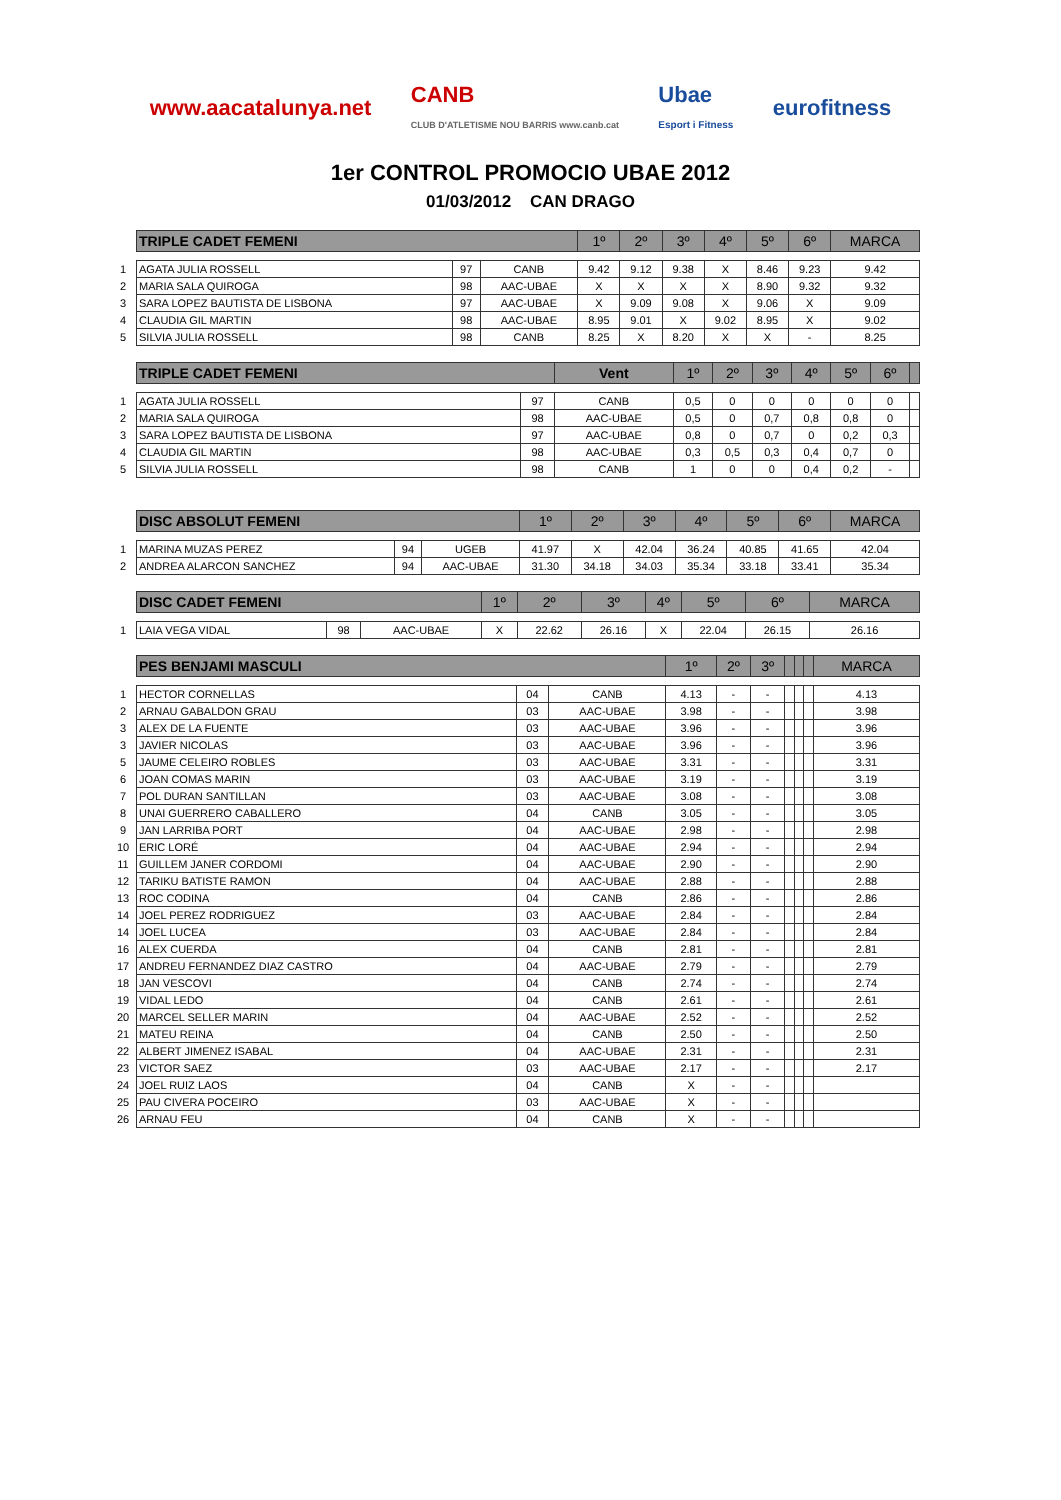www.aacatalunya.net
CANB
CLUB D'ATLETISME NOU BARRIS www.canb.cat
Ubae
Esport i Fitness
eurofitness
1er CONTROL PROMOCIO UBAE 2012
01/03/2012 CAN DRAGO
| | TRIPLE CADET FEMENI | | | 1º | 2º | 3º | 4º | 5º | 6º | MARCA |
| 1 | AGATA JULIA ROSSELL | 97 | CANB | 9.42 | 9.12 | 9.38 | X | 8.46 | 9.23 | 9.42 |
| 2 | MARIA SALA QUIROGA | 98 | AAC-UBAE | X | X | X | X | 8.90 | 9.32 | 9.32 |
| 3 | SARA LOPEZ BAUTISTA DE LISBONA | 97 | AAC-UBAE | X | 9.09 | 9.08 | X | 9.06 | X | 9.09 |
| 4 | CLAUDIA GIL MARTIN | 98 | AAC-UBAE | 8.95 | 9.01 | X | 9.02 | 8.95 | X | 9.02 |
| 5 | SILVIA JULIA ROSSELL | 98 | CANB | 8.25 | X | 8.20 | X | X | - | 8.25 |
| | TRIPLE CADET FEMENI | | Vent | 1º | 2º | 3º | 4º | 5º | 6º | |
| 1 | AGATA JULIA ROSSELL | 97 | CANB | 0,5 | 0 | 0 | 0 | 0 | 0 | |
| 2 | MARIA SALA QUIROGA | 98 | AAC-UBAE | 0,5 | 0 | 0,7 | 0,8 | 0,8 | 0 | |
| 3 | SARA LOPEZ BAUTISTA DE LISBONA | 97 | AAC-UBAE | 0,8 | 0 | 0,7 | 0 | 0,2 | 0,3 | |
| 4 | CLAUDIA GIL MARTIN | 98 | AAC-UBAE | 0,3 | 0,5 | 0,3 | 0,4 | 0,7 | 0 | |
| 5 | SILVIA JULIA ROSSELL | 98 | CANB | 1 | 0 | 0 | 0,4 | 0,2 | - | |
| | DISC ABSOLUT FEMENI | | | 1º | 2º | 3º | 4º | 5º | 6º | MARCA |
| 1 | MARINA MUZAS PEREZ | 94 | UGEB | 41.97 | X | 42.04 | 36.24 | 40.85 | 41.65 | 42.04 |
| 2 | ANDREA ALARCON SANCHEZ | 94 | AAC-UBAE | 31.30 | 34.18 | 34.03 | 35.34 | 33.18 | 33.41 | 35.34 |
| | DISC CADET FEMENI | | | 1º | 2º | 3º | 4º | 5º | 6º | MARCA |
| 1 | LAIA VEGA VIDAL | 98 | AAC-UBAE | X | 22.62 | 26.16 | X | 22.04 | 26.15 | 26.16 |
| | PES BENJAMI MASCULI | | | 1º | 2º | 3º | | | | MARCA |
| 1 | HECTOR CORNELLAS | 04 | CANB | 4.13 | - | - | | | | 4.13 |
| 2 | ARNAU GABALDON GRAU | 03 | AAC-UBAE | 3.98 | - | - | | | | 3.98 |
| 3 | ALEX DE LA FUENTE | 03 | AAC-UBAE | 3.96 | - | - | | | | 3.96 |
| 3 | JAVIER NICOLAS | 03 | AAC-UBAE | 3.96 | - | - | | | | 3.96 |
| 5 | JAUME CELEIRO ROBLES | 03 | AAC-UBAE | 3.31 | - | - | | | | 3.31 |
| 6 | JOAN COMAS MARIN | 03 | AAC-UBAE | 3.19 | - | - | | | | 3.19 |
| 7 | POL DURAN SANTILLAN | 03 | AAC-UBAE | 3.08 | - | - | | | | 3.08 |
| 8 | UNAI GUERRERO CABALLERO | 04 | CANB | 3.05 | - | - | | | | 3.05 |
| 9 | JAN LARRIBA PORT | 04 | AAC-UBAE | 2.98 | - | - | | | | 2.98 |
| 10 | ERIC LORÉ | 04 | AAC-UBAE | 2.94 | - | - | | | | 2.94 |
| 11 | GUILLEM JANER CORDOMI | 04 | AAC-UBAE | 2.90 | - | - | | | | 2.90 |
| 12 | TARIKU BATISTE RAMON | 04 | AAC-UBAE | 2.88 | - | - | | | | 2.88 |
| 13 | ROC CODINA | 04 | CANB | 2.86 | - | - | | | | 2.86 |
| 14 | JOEL PEREZ RODRIGUEZ | 03 | AAC-UBAE | 2.84 | - | - | | | | 2.84 |
| 14 | JOEL LUCEA | 03 | AAC-UBAE | 2.84 | - | - | | | | 2.84 |
| 16 | ALEX CUERDA | 04 | CANB | 2.81 | - | - | | | | 2.81 |
| 17 | ANDREU FERNANDEZ DIAZ CASTRO | 04 | AAC-UBAE | 2.79 | - | - | | | | 2.79 |
| 18 | JAN VESCOVI | 04 | CANB | 2.74 | - | - | | | | 2.74 |
| 19 | VIDAL LEDO | 04 | CANB | 2.61 | - | - | | | | 2.61 |
| 20 | MARCEL SELLER MARIN | 04 | AAC-UBAE | 2.52 | - | - | | | | 2.52 |
| 21 | MATEU REINA | 04 | CANB | 2.50 | - | - | | | | 2.50 |
| 22 | ALBERT JIMENEZ ISABAL | 04 | AAC-UBAE | 2.31 | - | - | | | | 2.31 |
| 23 | VICTOR SAEZ | 03 | AAC-UBAE | 2.17 | - | - | | | | 2.17 |
| 24 | JOEL RUIZ LAOS | 04 | CANB | X | - | - | | | | |
| 25 | PAU CIVERA POCEIRO | 03 | AAC-UBAE | X | - | - | | | | |
| 26 | ARNAU FEU | 04 | CANB | X | - | - | | | | |